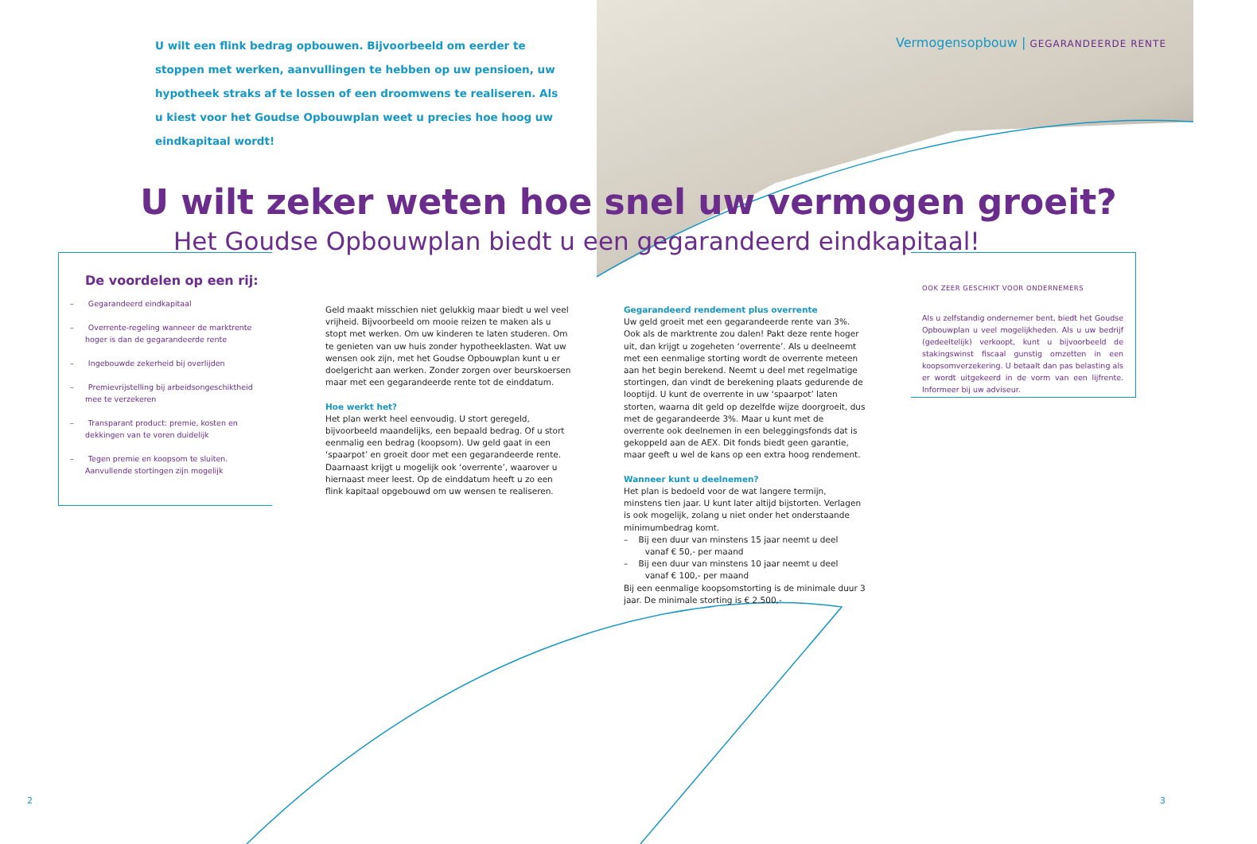U wilt een flink bedrag opbouwen. Bijvoorbeeld om eerder te stoppen met werken, aanvullingen te hebben op uw pensioen, uw hypotheek straks af te lossen of een droomwens te realiseren. Als u kiest voor het Goudse Opbouwplan weet u precies hoe hoog uw eindkapitaal wordt!
Vermogensopbouw | GEGARANDEERDE RENTE
U wilt zeker weten hoe snel uw vermogen groeit?
Het Goudse Opbouwplan biedt u een gegarandeerd eindkapitaal!
De voordelen op een rij:
– Gegarandeerd eindkapitaal
– Overrente-regeling wanneer de marktrente hoger is dan de gegarandeerde rente
– Ingebouwde zekerheid bij overlijden
– Premievrijstelling bij arbeidsongeschiktheid mee te verzekeren
– Transparant product: premie, kosten en dekkingen van te voren duidelijk
– Tegen premie en koopsom te sluiten. Aanvullende stortingen zijn mogelijk
Geld maakt misschien niet gelukkig maar biedt u wel veel vrijheid. Bijvoorbeeld om mooie reizen te maken als u stopt met werken. Om uw kinderen te laten studeren. Om te genieten van uw huis zonder hypotheeklasten. Wat uw wensen ook zijn, met het Goudse Opbouwplan kunt u er doelgericht aan werken. Zonder zorgen over beurskoersen maar met een gegarandeerde rente tot de einddatum.
Hoe werkt het?
Het plan werkt heel eenvoudig. U stort geregeld, bijvoorbeeld maandelijks, een bepaald bedrag. Of u stort eenmalig een bedrag (koopsom). Uw geld gaat in een ‘spaarpot’ en groeit door met een gegarandeerde rente. Daarnaast krijgt u mogelijk ook ‘overrente’, waarover u hiernaast meer leest. Op de einddatum heeft u zo een flink kapitaal opgebouwd om uw wensen te realiseren.
Gegarandeerd rendement plus overrente
Uw geld groeit met een gegarandeerde rente van 3%. Ook als de marktrente zou dalen! Pakt deze rente hoger uit, dan krijgt u zogeheten ‘overrente’. Als u deelneemt met een eenmalige storting wordt de overrente meteen aan het begin berekend. Neemt u deel met regelmatige stortingen, dan vindt de berekening plaats gedurende de looptijd. U kunt de overrente in uw ‘spaarpot’ laten storten, waarna dit geld op dezelfde wijze doorgroeit, dus met de gegarandeerde 3%. Maar u kunt met de overrente ook deelnemen in een beleggingsfonds dat is gekoppeld aan de AEX. Dit fonds biedt geen garantie, maar geeft u wel de kans op een extra hoog rendement.
Wanneer kunt u deelnemen?
Het plan is bedoeld voor de wat langere termijn, minstens tien jaar. U kunt later altijd bijstorten. Verlagen is ook mogelijk, zolang u niet onder het onderstaande minimumbedrag komt.
– Bij een duur van minstens 15 jaar neemt u deel
vanaf € 50,- per maand
– Bij een duur van minstens 10 jaar neemt u deel
vanaf € 100,- per maand
Bij een eenmalige koopsomstorting is de minimale duur 3 jaar. De minimale storting is € 2.500,-
OOK ZEER GESCHIKT VOOR ONDERNEMERS
Als u zelfstandig ondernemer bent, biedt het Goudse Opbouwplan u veel mogelijkheden. Als u uw bedrijf (gedeeltelijk) verkoopt, kunt u bijvoorbeeld de stakings­winst fiscaal gunstig omzetten in een koopsomverzekering. U betaalt dan pas belasting als er wordt uitgekeerd in de vorm van een lijfrente. Informeer bij uw adviseur.
2 3